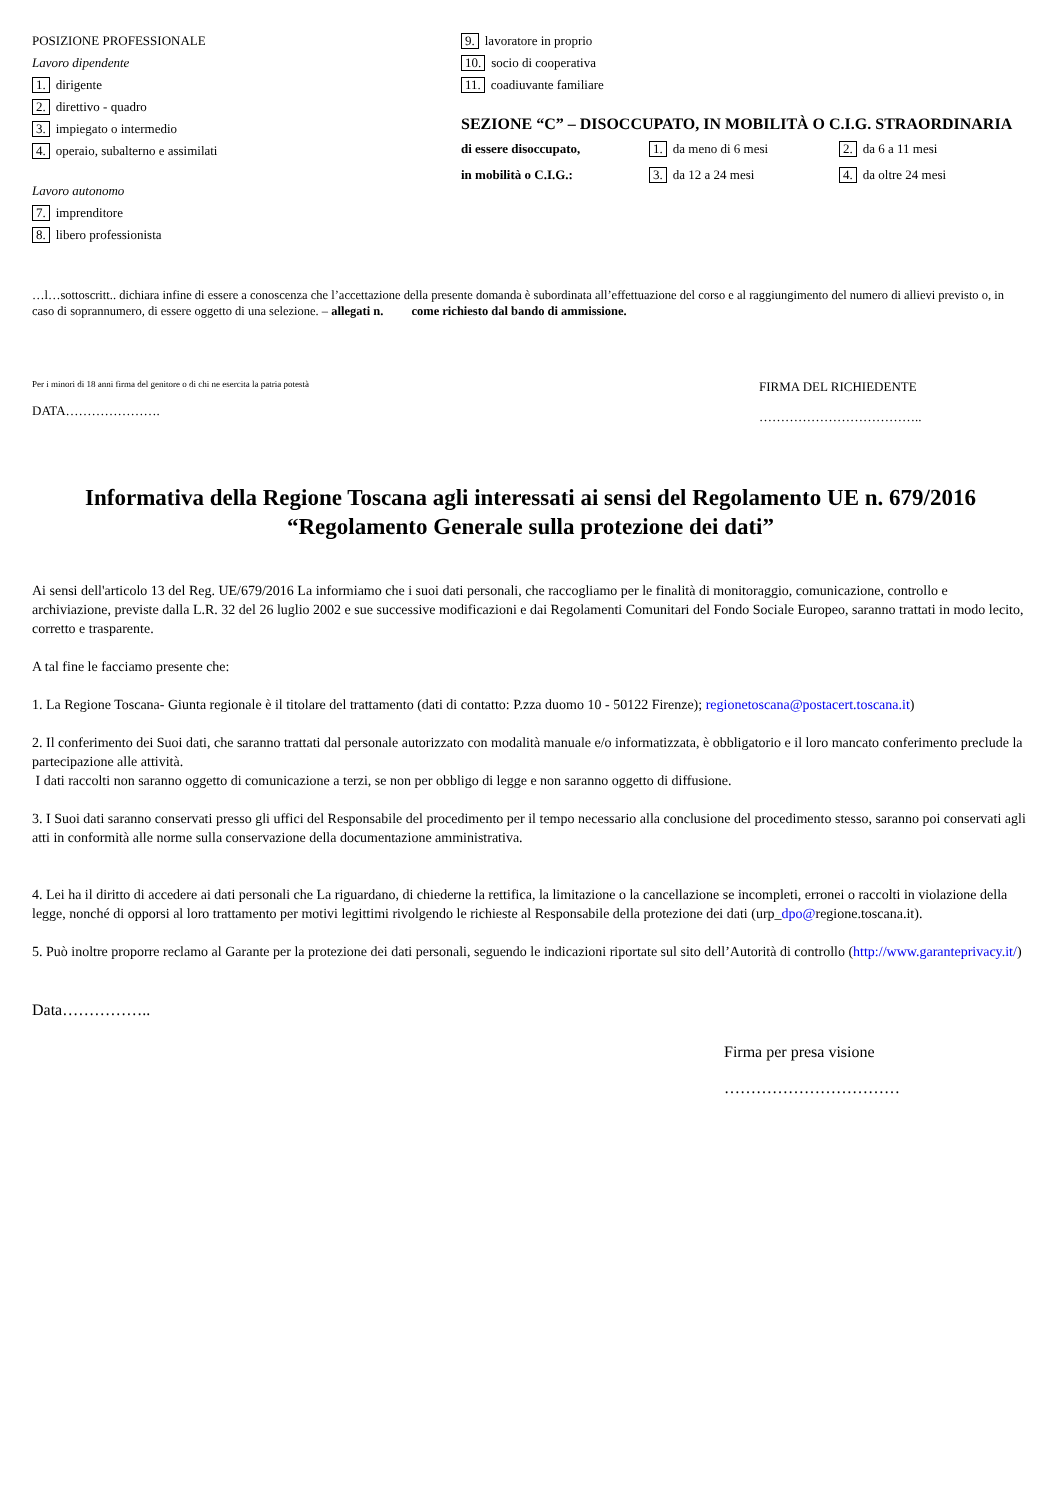POSIZIONE PROFESSIONALE
Lavoro dipendente
1. dirigente
2. direttivo - quadro
3. impiegato o intermedio
4. operaio, subalterno e assimilati
Lavoro autonomo
7. imprenditore
8. libero professionista
9. lavoratore in proprio
10. socio di cooperativa
11. coadiuvante familiare
SEZIONE “C” – DISOCCUPATO, IN MOBILITÀ O C.I.G. STRAORDINARIA
di essere disoccupato,
1. da meno di 6 mesi
2. da 6 a 11 mesi
in mobilità o C.I.G.:
3. da 12 a 24 mesi
4. da oltre 24 mesi
…l…sottoscritt.. dichiara infine di essere a conoscenza che l’accettazione della presente domanda è subordinata all’effettuazione del corso e al raggiungimento del numero di allievi previsto o, in caso di soprannumero, di essere oggetto di una selezione. – allegati n. come richiesto dal bando di ammissione.
Per i minori di 18 anni firma del genitore o di chi ne esercita la patria potestà
DATA………………….
FIRMA DEL RICHIEDENTE
………………………………..
Informativa della Regione Toscana agli interessati ai sensi del Regolamento UE n. 679/2016
“Regolamento Generale sulla protezione dei dati”
Ai sensi dell'articolo 13 del Reg. UE/679/2016 La informiamo che i suoi dati personali, che raccogliamo per le finalità di monitoraggio, comunicazione, controllo e archiviazione, previste dalla L.R. 32 del 26 luglio 2002 e sue successive modificazioni e dai Regolamenti Comunitari del Fondo Sociale Europeo, saranno trattati in modo lecito, corretto e trasparente.
A tal fine le facciamo presente che:
1. La Regione Toscana- Giunta regionale è il titolare del trattamento (dati di contatto: P.zza duomo 10 - 50122 Firenze); regionetoscana@postacert.toscana.it)
2. Il conferimento dei Suoi dati, che saranno trattati dal personale autorizzato con modalità manuale e/o informatizzata, è obbligatorio e il loro mancato conferimento preclude la partecipazione alle attività.
I dati raccolti non saranno oggetto di comunicazione a terzi, se non per obbligo di legge e non saranno oggetto di diffusione.
3. I Suoi dati saranno conservati presso gli uffici del Responsabile del procedimento per il tempo necessario alla conclusione del procedimento stesso, saranno poi conservati agli atti in conformità alle norme sulla conservazione della documentazione amministrativa.
4. Lei ha il diritto di accedere ai dati personali che La riguardano, di chiederne la rettifica, la limitazione o la cancellazione se incompleti, erronei o raccolti in violazione della legge, nonché di opporsi al loro trattamento per motivi legittimi rivolgendo le richieste al Responsabile della protezione dei dati (urp_dpo@regione.toscana.it).
5. Può inoltre proporre reclamo al Garante per la protezione dei dati personali, seguendo le indicazioni riportate sul sito dell’Autorità di controllo (http://www.garanteprivacy.it/)
Data……………..
Firma per presa visione
……………………………